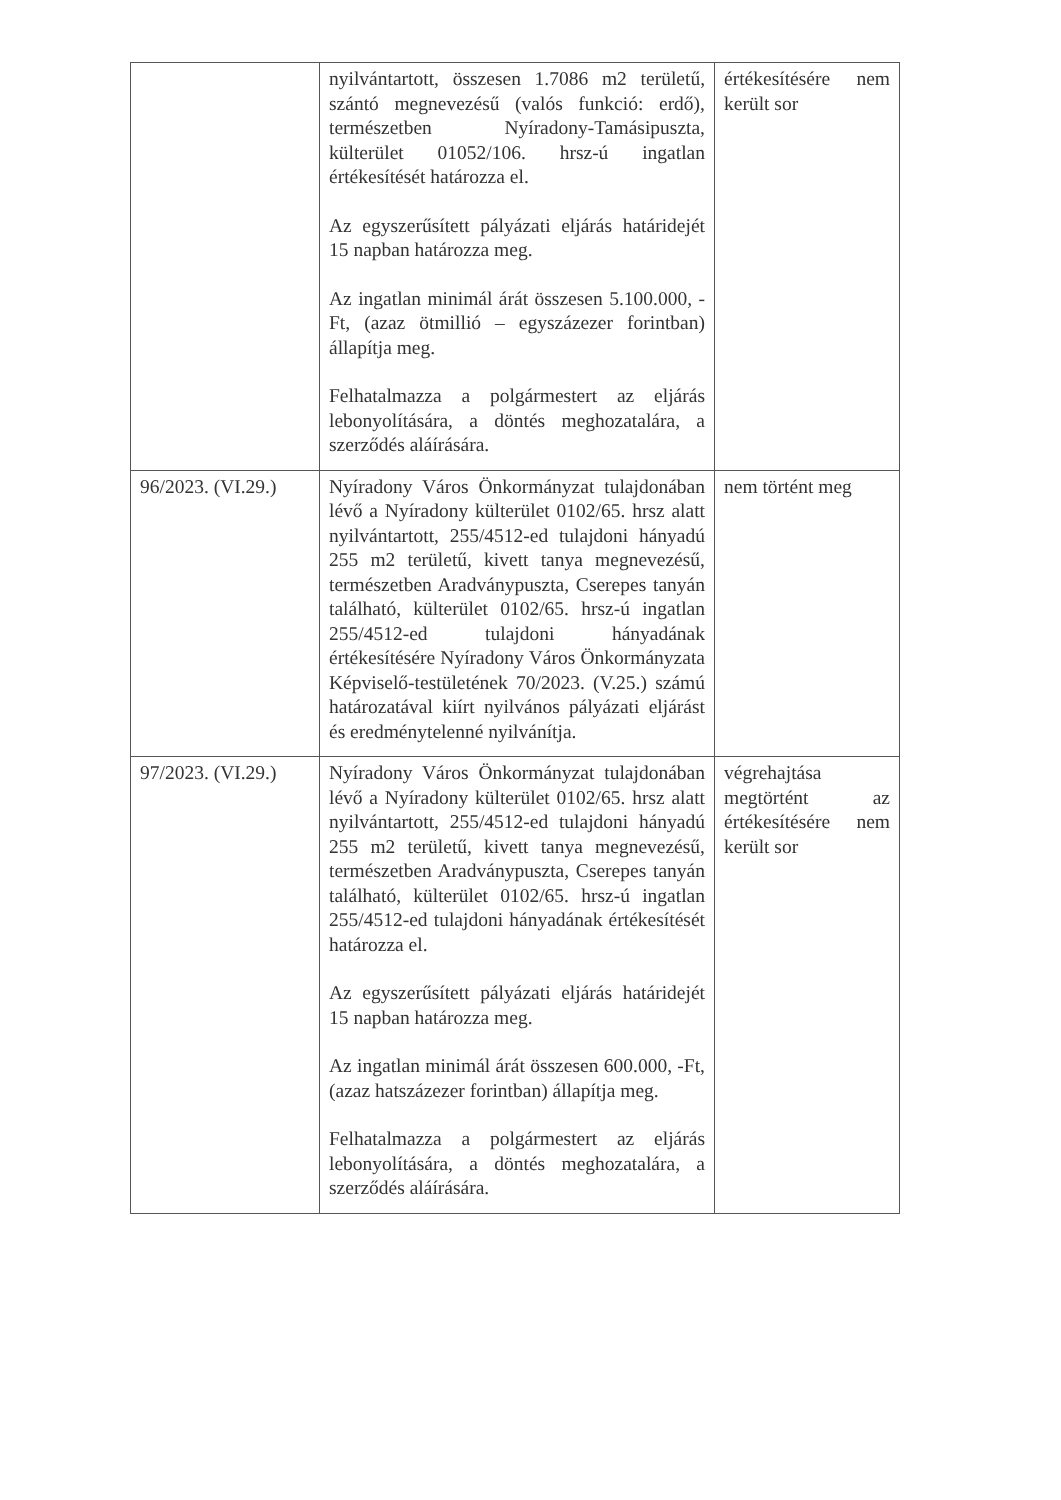| | nyilvántartott, összesen 1.7086 m2 területű, szántó megnevezésű (valós funkció: erdő), természetben Nyíradony-Tamásipuszta, külterület 01052/106. hrsz-ú ingatlan értékesítését határozza el. Az egyszerűsített pályázati eljárás határidejét 15 napban határozza meg. Az ingatlan minimál árát összesen 5.100.000, -Ft, (azaz ötmillió – egyszázezer forintban) állapítja meg. Felhatalmazza a polgármestert az eljárás lebonyolítására, a döntés meghozatalára, a szerződés aláírására. | értékesítésére nem került sor |
| 96/2023. (VI.29.) | Nyíradony Város Önkormányzat tulajdonában lévő a Nyíradony külterület 0102/65. hrsz alatt nyilvántartott, 255/4512-ed tulajdoni hányadú 255 m2 területű, kivett tanya megnevezésű, természetben Aradványpuszta, Cserepes tanyán található, külterület 0102/65. hrsz-ú ingatlan 255/4512-ed tulajdoni hányadának értékesítésére Nyíradony Város Önkormányzata Képviselő-testületének 70/2023. (V.25.) számú határozatával kiírt nyilvános pályázati eljárást és eredménytelenné nyilvánítja. | nem történt meg |
| 97/2023. (VI.29.) | Nyíradony Város Önkormányzat tulajdonában lévő a Nyíradony külterület 0102/65. hrsz alatt nyilvántartott, 255/4512-ed tulajdoni hányadú 255 m2 területű, kivett tanya megnevezésű, természetben Aradványpuszta, Cserepes tanyán található, külterület 0102/65. hrsz-ú ingatlan 255/4512-ed tulajdoni hányadának értékesítését határozza el. Az egyszerűsített pályázati eljárás határidejét 15 napban határozza meg. Az ingatlan minimál árát összesen 600.000, -Ft, (azaz hatszázezer forintban) állapítja meg. Felhatalmazza a polgármestert az eljárás lebonyolítására, a döntés meghozatalára, a szerződés aláírására. | végrehajtása megtörtént az értékesítésére nem került sor |